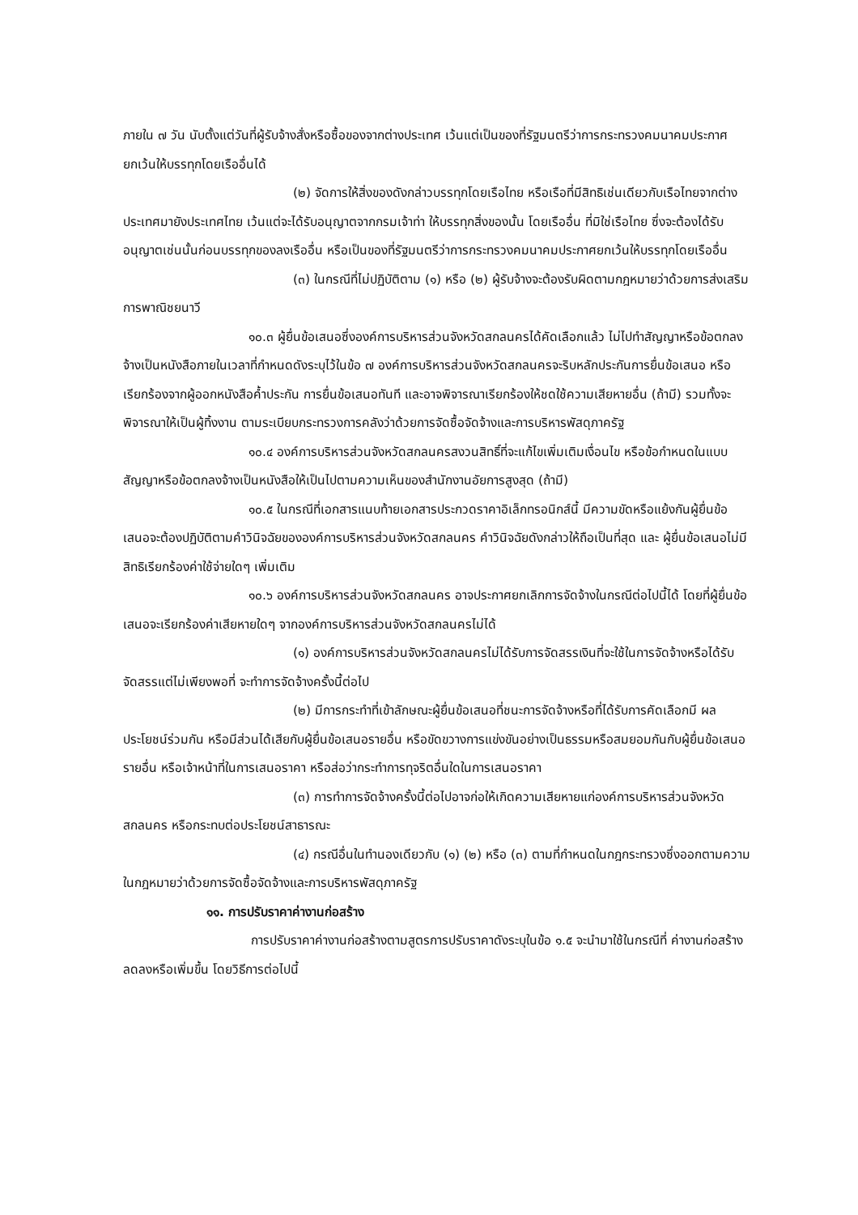ภายใน ๗ วัน นับตั้งแต่วันที่ผู้รับจ้างสั่งหรือซื้อของจากต่างประเทศ เว้นแต่เป็นของที่รัฐมนตรีว่าการกระทรวงคมนาคมประกาศยกเว้นให้บรรทุกโดยเรืออื่นได้
(๒) จัดการให้สิ่งของดังกล่าวบรรทุกโดยเรือไทย หรือเรือที่มีสิทธิเช่นเดียวกับเรือไทยจากต่างประเทศมายังประเทศไทย เว้นแต่จะได้รับอนุญาตจากกรมเจ้าท่า ให้บรรทุกสิ่งของนั้น โดยเรืออื่น ที่มิใช่เรือไทย ซึ่งจะต้องได้รับอนุญาตเช่นนั้นก่อนบรรทุกของลงเรืออื่น หรือเป็นของที่รัฐมนตรีว่าการกระทรวงคมนาคมประกาศยกเว้นให้บรรทุกโดยเรืออื่น
(๓) ในกรณีที่ไม่ปฏิบัติตาม (๑) หรือ (๒) ผู้รับจ้างจะต้องรับผิดตามกฎหมายว่าด้วยการส่งเสริมการพาณิชยนาวี
๑๐.๓ ผู้ยื่นข้อเสนอซึ่งองค์การบริหารส่วนจังหวัดสกลนครได้คัดเลือกแล้ว ไม่ไปทำสัญญาหรือข้อตกลงจ้างเป็นหนังสือภายในเวลาที่กำหนดดังระบุไว้ในข้อ ๗ องค์การบริหารส่วนจังหวัดสกลนครจะริบหลักประกันการยื่นข้อเสนอ หรือเรียกร้องจากผู้ออกหนังสือค้ำประกัน การยื่นข้อเสนอทันที และอาจพิจารณาเรียกร้องให้ชดใช้ความเสียหายอื่น (ถ้ามี) รวมทั้งจะพิจารณาให้เป็นผู้ทิ้งงาน ตามระเบียบกระทรวงการคลังว่าด้วยการจัดซื้อจัดจ้างและการบริหารพัสดุภาครัฐ
๑๐.๔ องค์การบริหารส่วนจังหวัดสกลนครสงวนสิทธิ์ที่จะแก้ไขเพิ่มเติมเงื่อนไข หรือข้อกำหนดในแบบสัญญาหรือข้อตกลงจ้างเป็นหนังสือให้เป็นไปตามความเห็นของสำนักงานอัยการสูงสุด (ถ้ามี)
๑๐.๕ ในกรณีที่เอกสารแนบท้ายเอกสารประกวดราคาอิเล็กทรอนิกส์นี้ มีความขัดหรือแย้งกันผู้ยื่นข้อเสนอจะต้องปฏิบัติตามคำวินิจฉัยขององค์การบริหารส่วนจังหวัดสกลนคร คำวินิจฉัยดังกล่าวให้ถือเป็นที่สุด และ ผู้ยื่นข้อเสนอไม่มีสิทธิเรียกร้องค่าใช้จ่ายใดๆ เพิ่มเติม
๑๐.๖ องค์การบริหารส่วนจังหวัดสกลนคร อาจประกาศยกเลิกการจัดจ้างในกรณีต่อไปนี้ได้ โดยที่ผู้ยื่นข้อเสนอจะเรียกร้องค่าเสียหายใดๆ จากองค์การบริหารส่วนจังหวัดสกลนครไม่ได้
(๑) องค์การบริหารส่วนจังหวัดสกลนครไม่ได้รับการจัดสรรเงินที่จะใช้ในการจัดจ้างหรือได้รับจัดสรรแต่ไม่เพียงพอที่ จะทำการจัดจ้างครั้งนี้ต่อไป
(๒) มีการกระทำที่เข้าลักษณะผู้ยื่นข้อเสนอที่ชนะการจัดจ้างหรือที่ได้รับการคัดเลือกมี ผลประโยชน์ร่วมกัน หรือมีส่วนได้เสียกับผู้ยื่นข้อเสนอรายอื่น หรือขัดขวางการแข่งขันอย่างเป็นธรรมหรือสมยอมกันกับผู้ยื่นข้อเสนอรายอื่น หรือเจ้าหน้าที่ในการเสนอราคา หรือส่อว่ากระทำการทุจริตอื่นใดในการเสนอราคา
(๓) การทำการจัดจ้างครั้งนี้ต่อไปอาจก่อให้เกิดความเสียหายแก่องค์การบริหารส่วนจังหวัดสกลนคร หรือกระทบต่อประโยชน์สาธารณะ
(๔) กรณีอื่นในทำนองเดียวกับ (๑) (๒) หรือ (๓) ตามที่กำหนดในกฎกระทรวงซึ่งออกตามความในกฎหมายว่าด้วยการจัดซื้อจัดจ้างและการบริหารพัสดุภาครัฐ
๑๑. การปรับราคาค่างานก่อสร้าง
การปรับราคาค่างานก่อสร้างตามสูตรการปรับราคาดังระบุในข้อ ๑.๕ จะนำมาใช้ในกรณีที่ ค่างานก่อสร้างลดลงหรือเพิ่มขึ้น โดยวิธีการต่อไปนี้